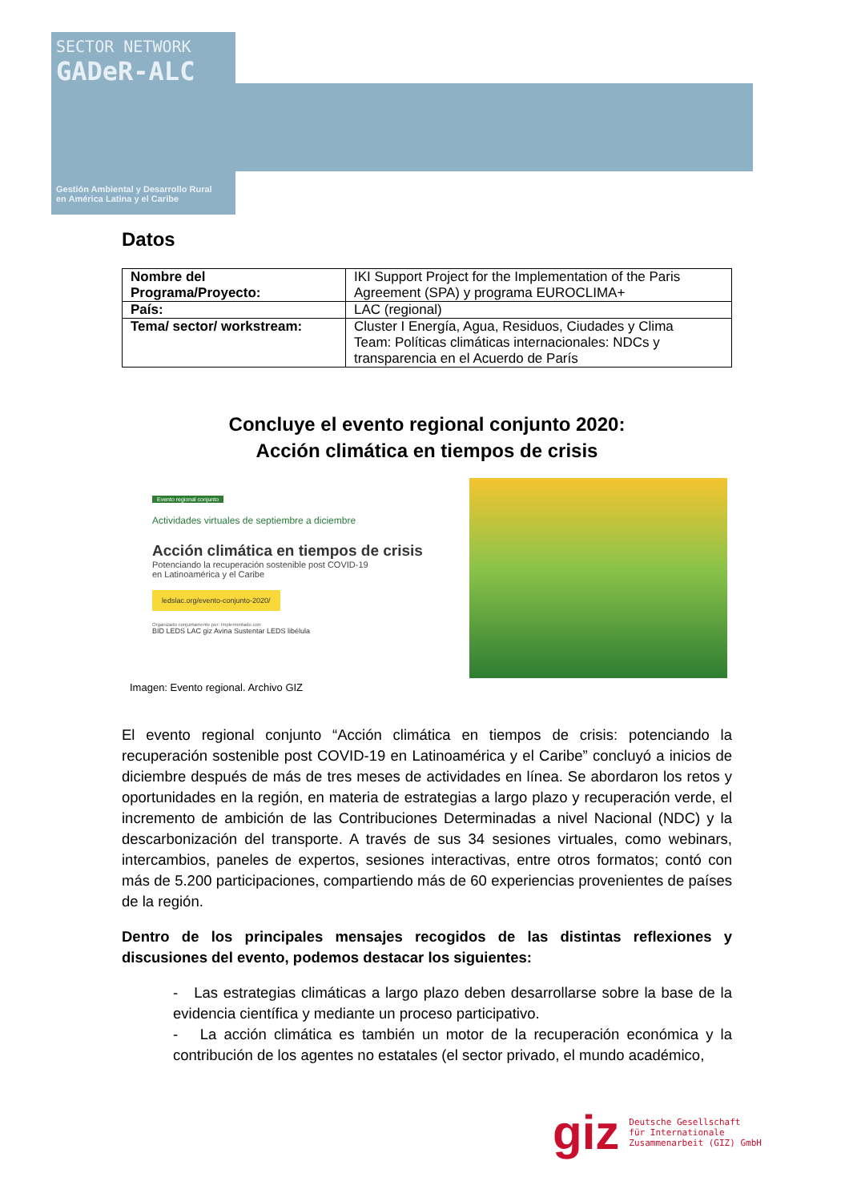SECTOR NETWORK
GADeR-ALC
Gestión Ambiental y Desarrollo Rural
en América Latina y el Caribe
Datos
| Nombre del Programa/Proyecto: | IKI Support Project for the Implementation of the Paris Agreement (SPA) y programa EUROCLIMA+ |
| País: | LAC (regional) |
| Tema/ sector/ workstream: | Cluster I Energía, Agua, Residuos, Ciudades y Clima Team: Políticas climáticas internacionales: NDCs y transparencia en el Acuerdo de París |
Concluye el evento regional conjunto 2020:
Acción climática en tiempos de crisis
Evento regional conjunto
Actividades virtuales de septiembre a diciembre
Acción climática en tiempos de crisis
Potenciando la recuperación sostenible post COVID-19
en Latinoamérica y el Caribe
ledslac.org/evento-conjunto-2020/
Organizado conjuntamente por: Implementado con:
BID LEDS LAC giz Avina Sustentar LEDS libélula
Imagen: Evento regional. Archivo GIZ
El evento regional conjunto “Acción climática en tiempos de crisis: potenciando la recuperación sostenible post COVID-19 en Latinoamérica y el Caribe” concluyó a inicios de diciembre después de más de tres meses de actividades en línea. Se abordaron los retos y oportunidades en la región, en materia de estrategias a largo plazo y recuperación verde, el incremento de ambición de las Contribuciones Determinadas a nivel Nacional (NDC) y la descarbonización del transporte. A través de sus 34 sesiones virtuales, como webinars, intercambios, paneles de expertos, sesiones interactivas, entre otros formatos; contó con más de 5.200 participaciones, compartiendo más de 60 experiencias provenientes de países de la región.
Dentro de los principales mensajes recogidos de las distintas reflexiones y discusiones del evento, podemos destacar los siguientes:
- Las estrategias climáticas a largo plazo deben desarrollarse sobre la base de la evidencia científica y mediante un proceso participativo.
- La acción climática es también un motor de la recuperación económica y la contribución de los agentes no estatales (el sector privado, el mundo académico,
giz Deutsche Gesellschaft
für Internationale
Zusammenarbeit (GIZ) GmbH